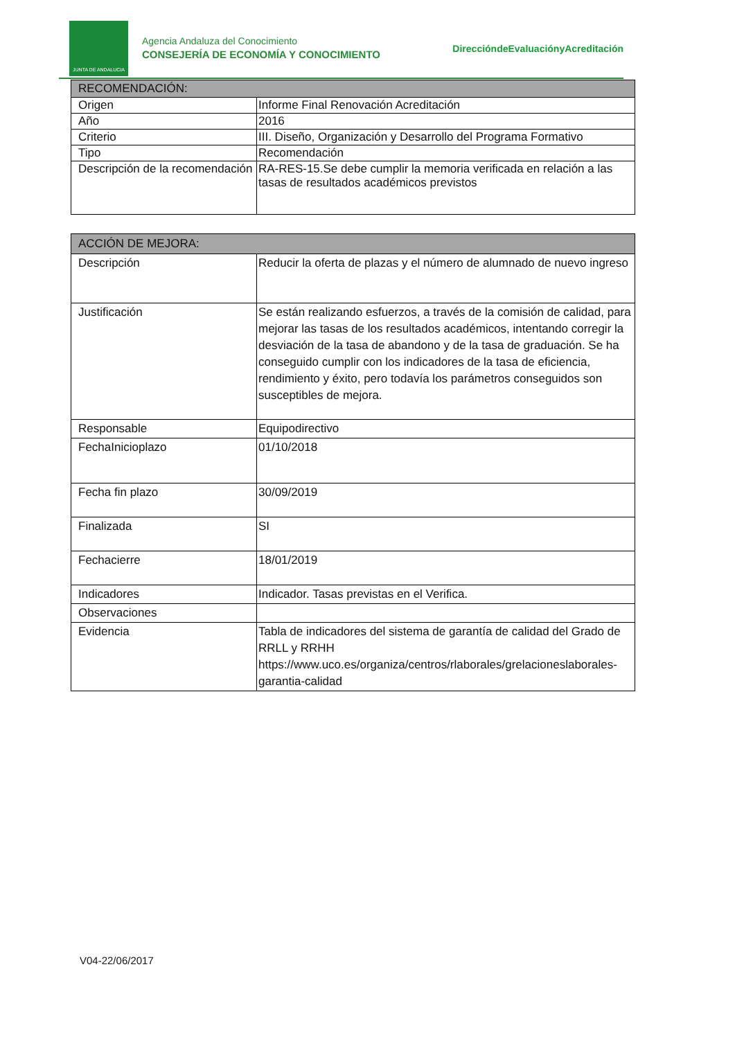JUNTA DE ANDALUCIA
Agencia Andaluza del Conocimiento
CONSEJERÍA DE ECONOMÍA Y CONOCIMIENTO
DireccióndeEvaluaciónyAcreditación
| RECOMENDACIÓN: | |
| --- | --- |
| Origen | Informe Final Renovación Acreditación |
| Año | 2016 |
| Criterio | III. Diseño, Organización y Desarrollo del Programa Formativo |
| Tipo | Recomendación |
| Descripción de la recomendación | RA-RES-15.Se debe cumplir la memoria verificada en relación a las tasas de resultados académicos previstos |
| ACCIÓN DE MEJORA: | |
| --- | --- |
| Descripción | Reducir la oferta de plazas y el número de alumnado de nuevo ingreso |
| Justificación | Se están realizando esfuerzos, a través de la comisión de calidad, para mejorar las tasas de los resultados académicos, intentando corregir la desviación de la tasa de abandono y de la tasa de graduación. Se ha conseguido cumplir con los indicadores de la tasa de eficiencia, rendimiento y éxito, pero todavía los parámetros conseguidos son susceptibles de mejora. |
| Responsable | Equipodirectivo |
| FechaInicioplazo | 01/10/2018 |
| Fecha fin plazo | 30/09/2019 |
| Finalizada | SI |
| Fechacierre | 18/01/2019 |
| Indicadores | Indicador. Tasas previstas en el Verifica. |
| Observaciones | |
| Evidencia | Tabla de indicadores del sistema de garantía de calidad del Grado de RRLL y RRHH https://www.uco.es/organiza/centros/rlaborales/grelacioneslaborales-garantia-calidad |
V04-22/06/2017